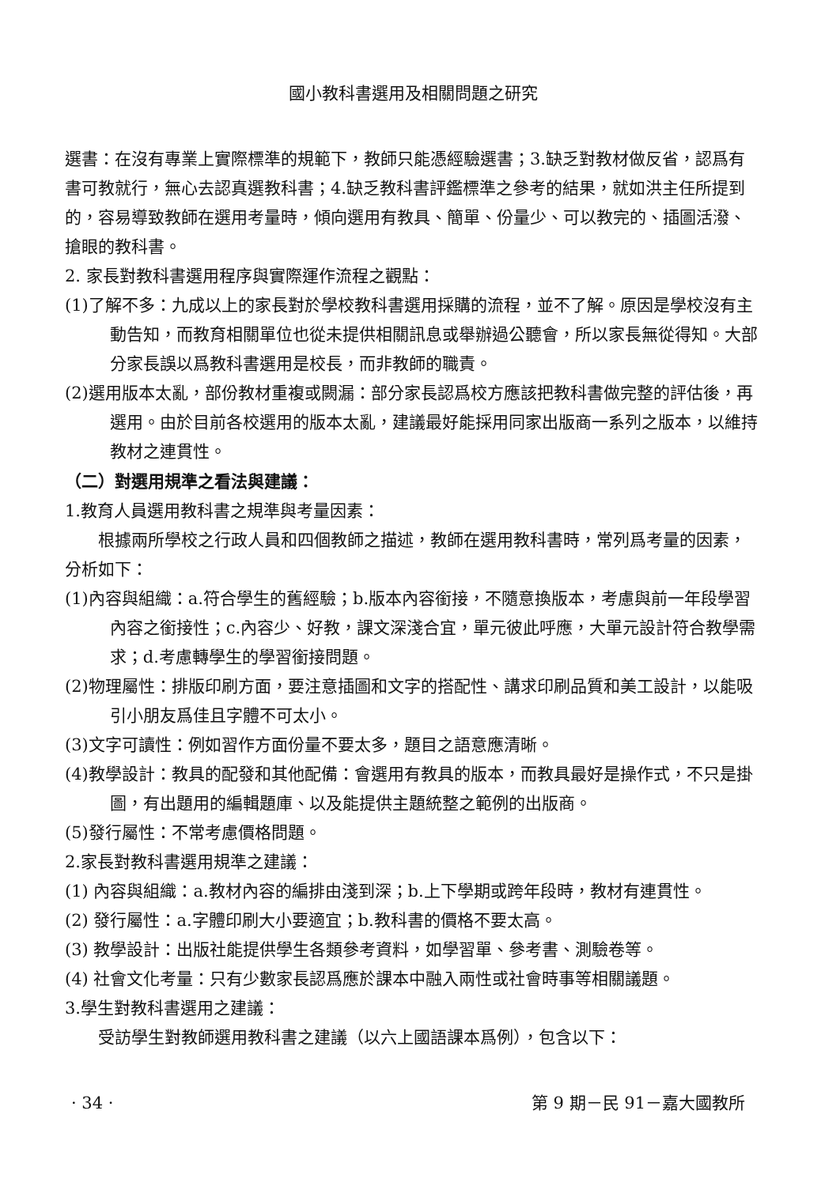國小教科書選用及相關問題之研究
選書：在沒有專業上實際標準的規範下，教師只能憑經驗選書；3.缺乏對教材做反省，認爲有書可教就行，無心去認真選教科書；4.缺乏教科書評鑑標準之參考的結果，就如洪主任所提到的，容易導致教師在選用考量時，傾向選用有教具、簡單、份量少、可以教完的、插圖活潑、搶眼的教科書。
2. 家長對教科書選用程序與實際運作流程之觀點：
(1)了解不多：九成以上的家長對於學校教科書選用採購的流程，並不了解。原因是學校沒有主動告知，而教育相關單位也從未提供相關訊息或舉辦過公聽會，所以家長無從得知。大部分家長誤以爲教科書選用是校長，而非教師的職責。
(2)選用版本太亂，部份教材重複或闕漏：部分家長認爲校方應該把教科書做完整的評估後，再選用。由於目前各校選用的版本太亂，建議最好能採用同家出版商一系列之版本，以維持教材之連貫性。
（二）對選用規準之看法與建議：
1.教育人員選用教科書之規準與考量因素：
根據兩所學校之行政人員和四個教師之描述，教師在選用教科書時，常列爲考量的因素，分析如下：
(1)內容與組織：a.符合學生的舊經驗；b.版本內容銜接，不隨意換版本，考慮與前一年段學習內容之銜接性；c.內容少、好教，課文深淺合宜，單元彼此呼應，大單元設計符合教學需求；d.考慮轉學生的學習銜接問題。
(2)物理屬性：排版印刷方面，要注意插圖和文字的搭配性、講求印刷品質和美工設計，以能吸引小朋友爲佳且字體不可太小。
(3)文字可讀性：例如習作方面份量不要太多，題目之語意應清晰。
(4)教學設計：教具的配發和其他配備：會選用有教具的版本，而教具最好是操作式，不只是掛圖，有出題用的編輯題庫、以及能提供主題統整之範例的出版商。
(5)發行屬性：不常考慮價格問題。
2.家長對教科書選用規準之建議：
(1) 內容與組織：a.教材內容的編排由淺到深；b.上下學期或跨年段時，教材有連貫性。
(2) 發行屬性：a.字體印刷大小要適宜；b.教科書的價格不要太高。
(3) 教學設計：出版社能提供學生各類參考資料，如學習單、參考書、測驗卷等。
(4) 社會文化考量：只有少數家長認爲應於課本中融入兩性或社會時事等相關議題。
3.學生對教科書選用之建議：
受訪學生對教師選用教科書之建議（以六上國語課本爲例），包含以下：
· 34 · 第 9 期－民 91－嘉大國教所